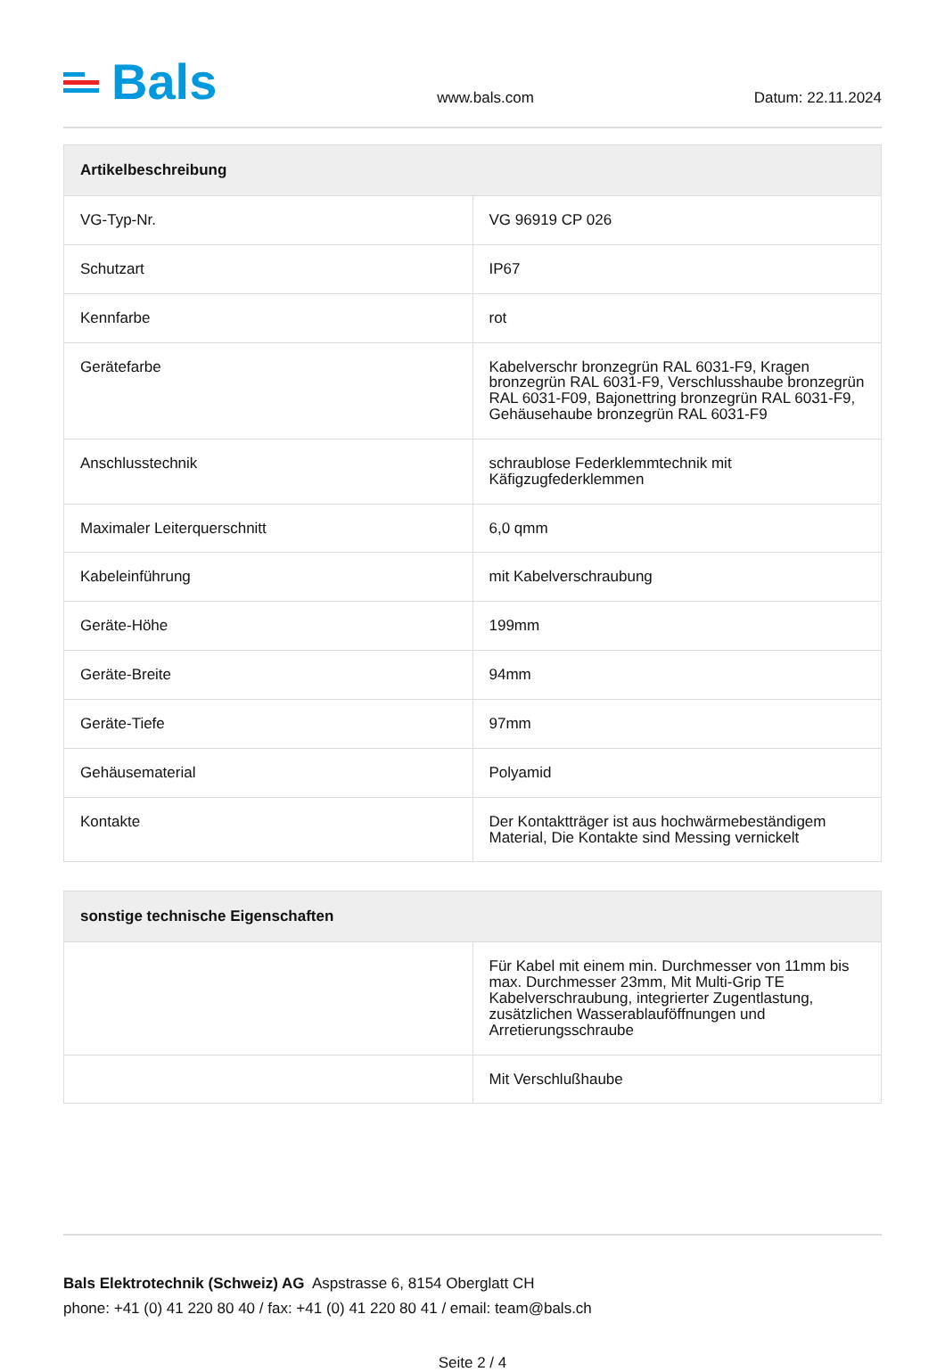Bals
www.bals.com
Datum: 22.11.2024
| Artikelbeschreibung | |
| --- | --- |
| VG-Typ-Nr. | VG 96919 CP 026 |
| Schutzart | IP67 |
| Kennfarbe | rot |
| Gerätefarbe | Kabelverschr bronzegrün RAL 6031-F9, Kragen bronzegrün RAL 6031-F9, Verschlusshaube bronzegrün RAL 6031-F09, Bajonettring bronzegrün RAL 6031-F9, Gehäusehaube bronzegrün RAL 6031-F9 |
| Anschlusstechnik | schraublose Federklemmtechnik mit Käfigzugfederklemmen |
| Maximaler Leiterquerschnitt | 6,0 qmm |
| Kabeleinführung | mit Kabelverschraubung |
| Geräte-Höhe | 199mm |
| Geräte-Breite | 94mm |
| Geräte-Tiefe | 97mm |
| Gehäusematerial | Polyamid |
| Kontakte | Der Kontaktträger ist aus hochwärmebeständigem Material, Die Kontakte sind Messing vernickelt |
| sonstige technische Eigenschaften | |
| --- | --- |
| | Für Kabel mit einem min. Durchmesser von 11mm bis max. Durchmesser 23mm, Mit Multi-Grip TE Kabelverschraubung, integrierter Zugentlastung, zusätzlichen Wasserablauföffnungen und Arretierungsschraube |
| | Mit Verschlußhaube |
Bals Elektrotechnik (Schweiz) AG Aspstrasse 6, 8154 Oberglatt CH
phone: +41 (0) 41 220 80 40 / fax: +41 (0) 41 220 80 41 / email: team@bals.ch
Seite 2 / 4